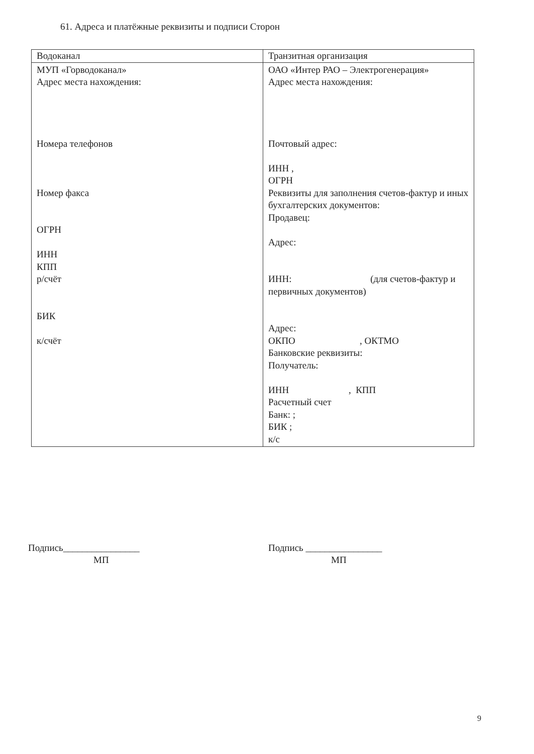61. Адреса и платёжные реквизиты и подписи Сторон
| Водоканал | Транзитная организация |
| --- | --- |
| МУП «Горводоканал» Адрес места нахождения: Номера телефонов Номер факса ОГРН ИНН КПП р/счёт БИК к/счёт | ОАО «Интер РАО – Электрогенерация» Адрес места нахождения: Почтовый адрес: ИНН , ОГРН Реквизиты для заполнения счетов-фактур и иных бухгалтерских документов: Продавец: Адрес: ИНН: (для счетов-фактур и первичных документов) Адрес: ОКПО , ОКТМО Банковские реквизиты: Получатель: ИНН , КПП Расчетный счет Банк: ; БИК ; к/с |
Подпись________________
МП
Подпись ________________
МП
9